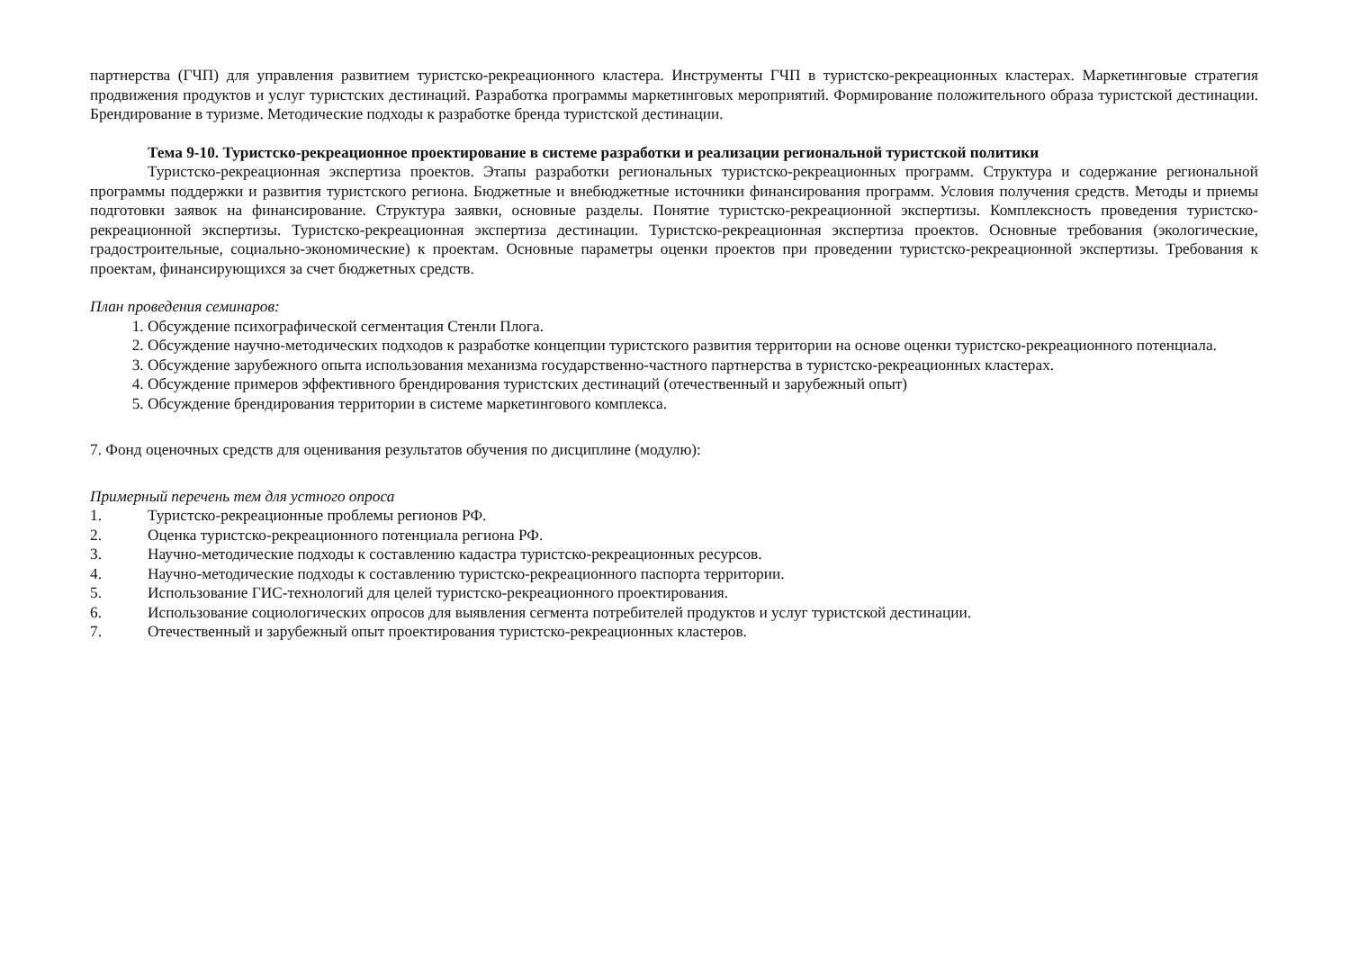партнерства (ГЧП) для управления развитием туристско-рекреационного кластера. Инструменты ГЧП в туристско-рекреационных кластерах. Маркетинговые стратегия продвижения продуктов и услуг туристских дестинаций. Разработка программы маркетинговых мероприятий. Формирование положительного образа туристской дестинации. Брендирование в туризме. Методические подходы к разработке бренда туристской дестинации.
Тема 9-10. Туристско-рекреационное проектирование в системе разработки и реализации региональной туристской политики
Туристско-рекреационная экспертиза проектов. Этапы разработки региональных туристско-рекреационных программ. Структура и содержание региональной программы поддержки и развития туристского региона. Бюджетные и внебюджетные источники финансирования программ. Условия получения средств. Методы и приемы подготовки заявок на финансирование. Структура заявки, основные разделы. Понятие туристско-рекреационной экспертизы. Комплексность проведения туристско-рекреационной экспертизы. Туристско-рекреационная экспертиза дестинации. Туристско-рекреационная экспертиза проектов. Основные требования (экологические, градостроительные, социально-экономические) к проектам. Основные параметры оценки проектов при проведении туристско-рекреационной экспертизы. Требования к проектам, финансирующихся за счет бюджетных средств.
План проведения семинаров:
1. Обсуждение психографической сегментация Стенли Плога.
2. Обсуждение научно-методических подходов к разработке концепции туристского развития территории на основе оценки туристско-рекреационного потенциала.
3. Обсуждение зарубежного опыта использования механизма государственно-частного партнерства в туристско-рекреационных кластерах.
4. Обсуждение примеров эффективного брендирования туристских дестинаций (отечественный и зарубежный опыт)
5. Обсуждение брендирования территории в системе маркетингового комплекса.
7. Фонд оценочных средств для оценивания результатов обучения по дисциплине (модулю):
Примерный перечень тем для устного опроса
1. Туристско-рекреационные проблемы регионов РФ.
2. Оценка туристско-рекреационного потенциала региона РФ.
3. Научно-методические подходы к составлению кадастра туристско-рекреационных ресурсов.
4. Научно-методические подходы к составлению туристско-рекреационного паспорта территории.
5. Использование ГИС-технологий для целей туристско-рекреационного проектирования.
6. Использование социологических опросов для выявления сегмента потребителей продуктов и услуг туристской дестинации.
7. Отечественный и зарубежный опыт проектирования туристско-рекреационных кластеров.